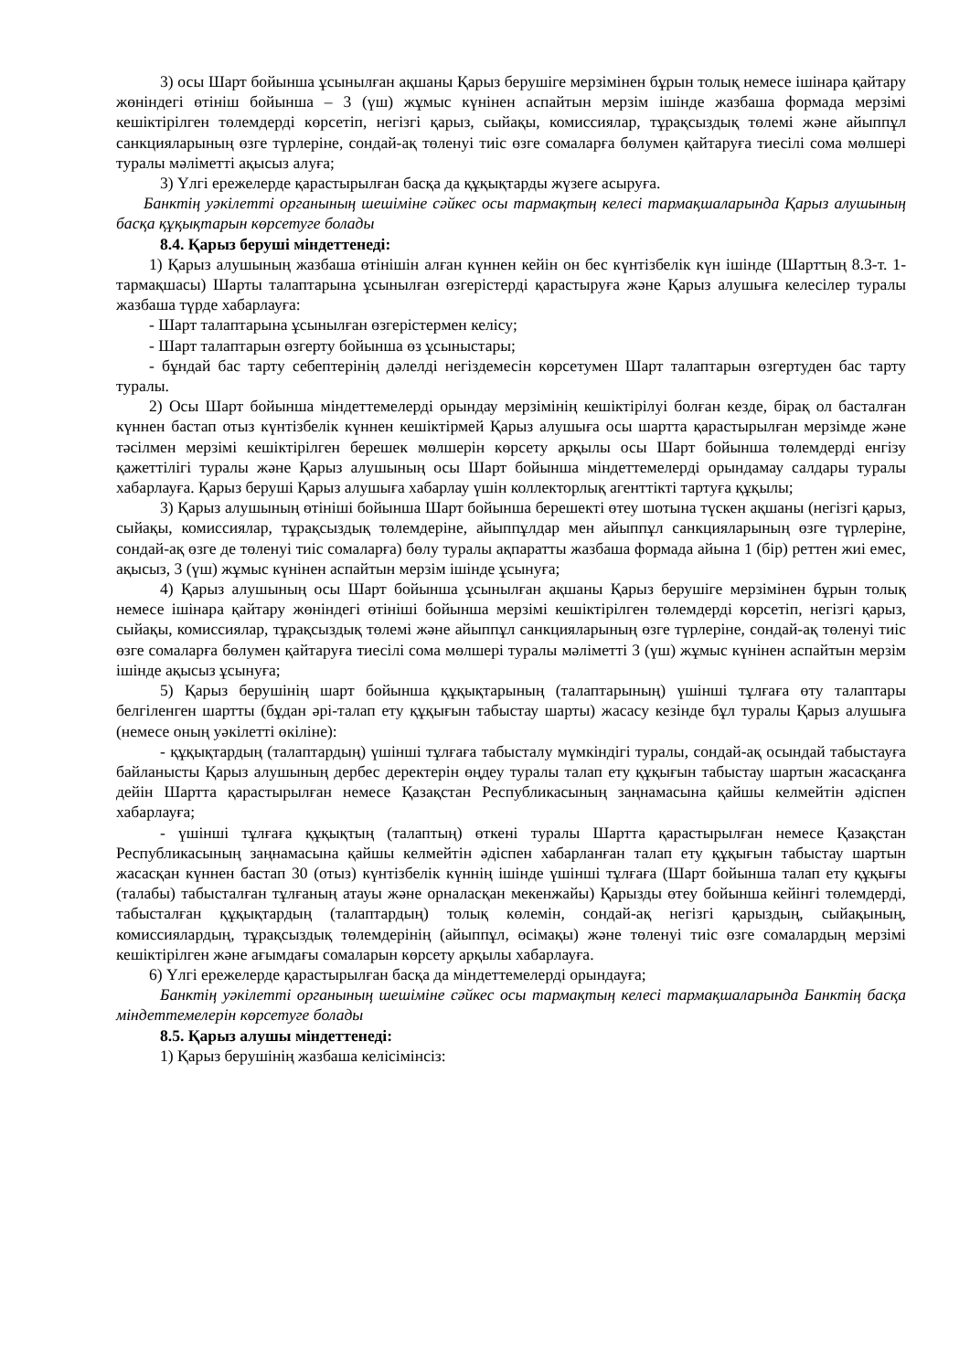3) осы Шарт бойынша ұсынылған ақшаны Қарыз берушіге мерзімінен бұрын толық немесе ішінара қайтару жөніндегі өтініш бойынша – 3 (үш) жұмыс күнінен аспайтын мерзім ішінде жазбаша формада мерзімі кешіктірілген төлемдерді көрсетіп, негізгі қарыз, сыйақы, комиссиялар, тұрақсыздық төлемі және айыппұл санкцияларының өзге түрлеріне, сондай-ақ төленуі тиіс өзге сомаларға бөлумен қайтаруға тиесілі сома мөлшері туралы мәліметті ақысыз алуға;
3) Үлгі ережелерде қарастырылған басқа да құқықтарды жүзеге асыруға.
Банктің уәкілетті органының шешіміне сәйкес осы тармақтың келесі тармақшаларында Қарыз алушының басқа құқықтарын көрсетуге болады
8.4. Қарыз беруші міндеттенеді:
1) Қарыз алушының жазбаша өтінішін алған күннен кейін он бес күнтізбелік күн ішінде (Шарттың 8.3-т. 1-тармақшасы) Шарты талаптарына ұсынылған өзгерістерді қарастыруға және Қарыз алушыға келесілер туралы жазбаша түрде хабарлауға:
- Шарт талаптарына ұсынылған өзгерістермен келісу;
- Шарт талаптарын өзгерту бойынша өз ұсыныстары;
- бұндай бас тарту себептерінің дәлелді негіздемесін көрсетумен Шарт талаптарын өзгертуден бас тарту туралы.
2) Осы Шарт бойынша міндеттемелерді орындау мерзімінің кешіктірілуі болған кезде, бірақ ол басталған күннен бастап отыз күнтізбелік күннен кешіктірмей Қарыз алушыға осы шартта қарастырылған мерзімде және тәсілмен мерзімі кешіктірілген берешек мөлшерін көрсету арқылы осы Шарт бойынша төлемдерді енгізу қажеттілігі туралы және Қарыз алушының осы Шарт бойынша міндеттемелерді орындамау салдары туралы хабарлауға. Қарыз беруші Қарыз алушыға хабарлау үшін коллекторлық агенттікті тартуға құқылы;
3) Қарыз алушының өтініші бойынша Шарт бойынша берешекті өтеу шотына түскен ақшаны (негізгі қарыз, сыйақы, комиссиялар, тұрақсыздық төлемдеріне, айыппұлдар мен айыппұл санкцияларының өзге түрлеріне, сондай-ақ өзге де төленуі тиіс сомаларға) бөлу туралы ақпаратты жазбаша формада айына 1 (бір) реттен жиі емес, ақысыз, 3 (үш) жұмыс күнінен аспайтын мерзім ішінде ұсынуға;
4) Қарыз алушының осы Шарт бойынша ұсынылған ақшаны Қарыз берушіге мерзімінен бұрын толық немесе ішінара қайтару жөніндегі өтініші бойынша мерзімі кешіктірілген төлемдерді көрсетіп, негізгі қарыз, сыйақы, комиссиялар, тұрақсыздық төлемі және айыппұл санкцияларының өзге түрлеріне, сондай-ақ төленуі тиіс өзге сомаларға бөлумен қайтаруға тиесілі сома мөлшері туралы мәліметті 3 (үш) жұмыс күнінен аспайтын мерзім ішінде ақысыз ұсынуға;
5) Қарыз берушінің шарт бойынша құқықтарының (талаптарының) үшінші тұлғаға өту талаптары белгіленген шартты (бұдан әрі-талап ету құқығын табыстау шарты) жасасу кезінде бұл туралы Қарыз алушыға (немесе оның уәкілетті өкіліне):
- құқықтардың (талаптардың) үшінші тұлғаға табысталу мүмкіндігі туралы, сондай-ақ осындай табыстауға байланысты Қарыз алушының дербес деректерін өңдеу туралы талап ету құқығын табыстау шартын жасасқанға дейін Шартта қарастырылған немесе Қазақстан Республикасының заңнамасына қайшы келмейтін әдіспен хабарлауға;
- үшінші тұлғаға құқықтың (талаптың) өткені туралы Шартта қарастырылған немесе Қазақстан Республикасының заңнамасына қайшы келмейтін әдіспен хабарланған талап ету құқығын табыстау шартын жасасқан күннен бастап 30 (отыз) күнтізбелік күннің ішінде үшінші тұлғаға (Шарт бойынша талап ету құқығы (талабы) табысталған тұлғаның атауы және орналасқан мекенжайы) Қарызды өтеу бойынша кейінгі төлемдерді, табысталған құқықтардың (талаптардың) толық көлемін, сондай-ақ негізгі қарыздың, сыйақының, комиссиялардың, тұрақсыздық төлемдерінің (айыппұл, өсімақы) және төленуі тиіс өзге сомалардың мерзімі кешіктірілген және ағымдағы сомаларын көрсету арқылы хабарлауға.
6) Үлгі ережелерде қарастырылған басқа да міндеттемелерді орындауға;
Банктің уәкілетті органының шешіміне сәйкес осы тармақтың келесі тармақшаларында Банктің басқа міндеттемелерін көрсетуге болады
8.5. Қарыз алушы міндеттенеді:
1) Қарыз берушінің жазбаша келісімінсіз: